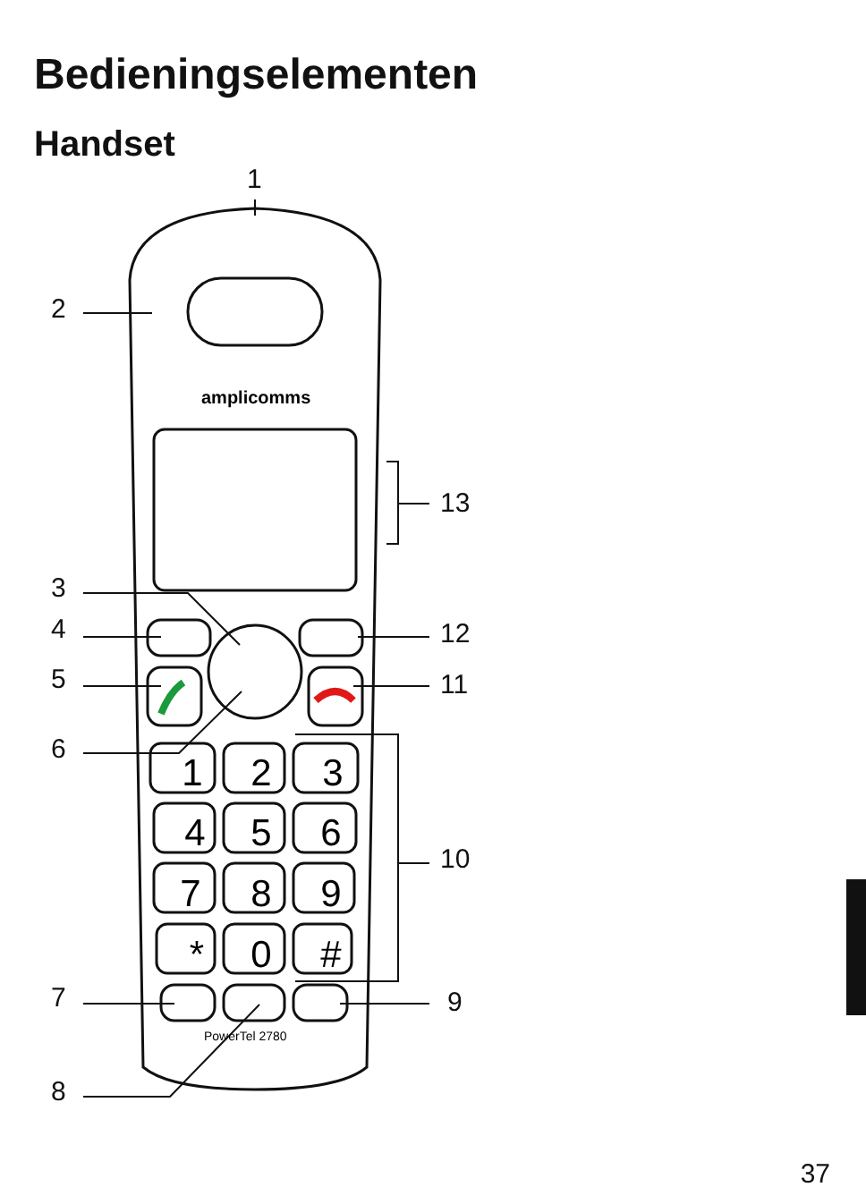Bedieningselementen
Handset
1
2
3
4
5
6
7
8
9
*
0
#
amplicomms
PowerTel 2780
1
2
3
4
5
6
7
8
9
10
11
12
13
37